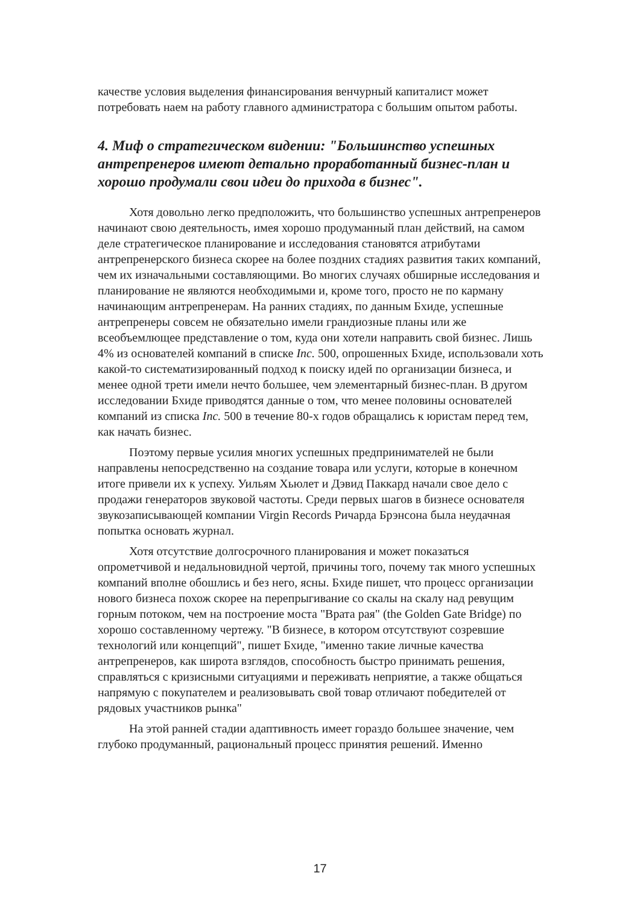качестве условия выделения финансирования венчурный капиталист может потребовать наем на работу главного администратора с большим опытом работы.
4. Миф о стратегическом видении: "Большинство успешных антрепренеров имеют детально проработанный бизнес-план и хорошо продумали свои идеи до прихода в бизнес".
Хотя довольно легко предположить, что большинство успешных антрепренеров начинают свою деятельность, имея хорошо продуманный план действий, на самом деле стратегическое планирование и исследования становятся атрибутами антрепренерского бизнеса скорее на более поздних стадиях развития таких компаний, чем их изначальными составляющими. Во многих случаях обширные исследования и планирование не являются необходимыми и, кроме того, просто не по карману начинающим антрепренерам. На ранних стадиях, по данным Бхиде, успешные антрепренеры совсем не обязательно имели грандиозные планы или же всеобъемлющее представление о том, куда они хотели направить свой бизнес. Лишь 4% из основателей компаний в списке Inc. 500, опрошенных Бхиде, использовали хоть какой-то систематизированный подход к поиску идей по организации бизнеса, и менее одной трети имели нечто большее, чем элементарный бизнес-план. В другом исследовании Бхиде приводятся данные о том, что менее половины основателей компаний из списка Inc. 500 в течение 80-х годов обращались к юристам перед тем, как начать бизнес.
Поэтому первые усилия многих успешных предпринимателей не были направлены непосредственно на создание товара или услуги, которые в конечном итоге привели их к успеху. Уильям Хьюлет и Дэвид Паккард начали свое дело с продажи генераторов звуковой частоты. Среди первых шагов в бизнесе основателя звукозаписывающей компании Virgin Records Ричарда Брэнсона была неудачная попытка основать журнал.
Хотя отсутствие долгосрочного планирования и может показаться опрометчивой и недальновидной чертой, причины того, почему так много успешных компаний вполне обошлись и без него, ясны. Бхиде пишет, что процесс организации нового бизнеса похож скорее на перепрыгивание со скалы на скалу над ревущим горным потоком, чем на построение моста "Врата рая" (the Golden Gate Bridge) по хорошо составленному чертежу. "В бизнесе, в котором отсутствуют созревшие технологий или концепций", пишет Бхиде, "именно такие личные качества антрепренеров, как широта взглядов, способность быстро принимать решения, справляться с кризисными ситуациями и переживать неприятие, а также общаться напрямую с покупателем и реализовывать свой товар отличают победителей от рядовых участников рынка"
На этой ранней стадии адаптивность имеет гораздо большее значение, чем глубоко продуманный, рациональный процесс принятия решений. Именно
17